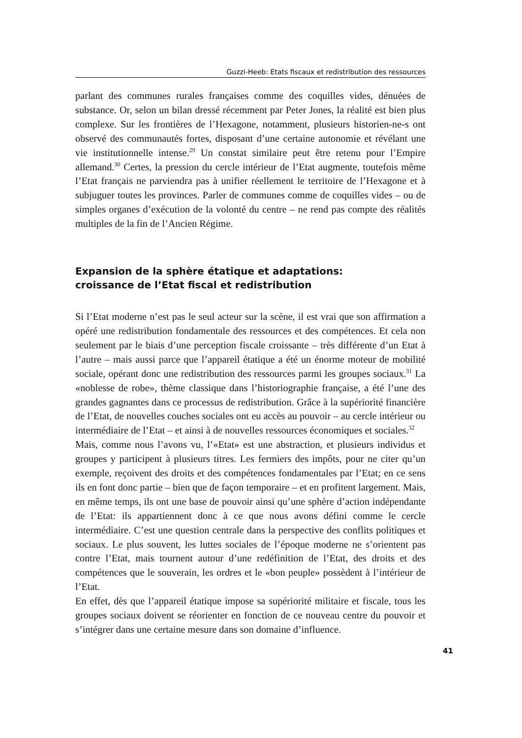Guzzi-Heeb: Etats fiscaux et redistribution des ressources
parlant des communes rurales françaises comme des coquilles vides, dénuées de substance. Or, selon un bilan dressé récemment par Peter Jones, la réalité est bien plus complexe. Sur les frontières de l’Hexagone, notamment, plusieurs historien-ne-s ont observé des communautés fortes, disposant d’une certaine autonomie et révélant une vie institutionnelle intense.<sup>29</sup> Un constat similaire peut être retenu pour l’Empire allemand.<sup>30</sup> Certes, la pression du cercle intérieur de l’Etat augmente, toutefois même l’Etat français ne parviendra pas à unifier réellement le territoire de l’Hexagone et à subjuguer toutes les provinces. Parler de communes comme de coquilles vides – ou de simples organes d’exécution de la volonté du centre – ne rend pas compte des réalités multiples de la fin de l’Ancien Régime.
Expansion de la sphère étatique et adaptations:
croissance de l’Etat fiscal et redistribution
Si l’Etat moderne n’est pas le seul acteur sur la scène, il est vrai que son affirmation a opéré une redistribution fondamentale des ressources et des compétences. Et cela non seulement par le biais d’une perception fiscale croissante – très différente d’un Etat à l’autre – mais aussi parce que l’appareil étatique a été un énorme moteur de mobilité sociale, opérant donc une redistribution des ressources parmi les groupes sociaux.<sup>31</sup> La «noblesse de robe», thème classique dans l’historiographie française, a été l’une des grandes gagnantes dans ce processus de redistribution. Grâce à la supériorité financière de l’Etat, de nouvelles couches sociales ont eu accès au pouvoir – au cercle intérieur ou intermédiaire de l’Etat – et ainsi à de nouvelles ressources économiques et sociales.<sup>32</sup>
Mais, comme nous l’avons vu, l’«Etat» est une abstraction, et plusieurs individus et groupes y participent à plusieurs titres. Les fermiers des impôts, pour ne citer qu’un exemple, reçoivent des droits et des compétences fondamentales par l’Etat; en ce sens ils en font donc partie – bien que de façon temporaire – et en profitent largement. Mais, en même temps, ils ont une base de pouvoir ainsi qu’une sphère d’action indépendante de l’Etat: ils appartiennent donc à ce que nous avons défini comme le cercle intermédiaire. C’est une question centrale dans la perspective des conflits politiques et sociaux. Le plus souvent, les luttes sociales de l’époque moderne ne s’orientent pas contre l’Etat, mais tournent autour d’une redéfinition de l’Etat, des droits et des compétences que le souverain, les ordres et le «bon peuple» possèdent à l’intérieur de l’Etat.
En effet, dès que l’appareil étatique impose sa supériorité militaire et fiscale, tous les groupes sociaux doivent se réorienter en fonction de ce nouveau centre du pouvoir et s’intégrer dans une certaine mesure dans son domaine d’influence.
41